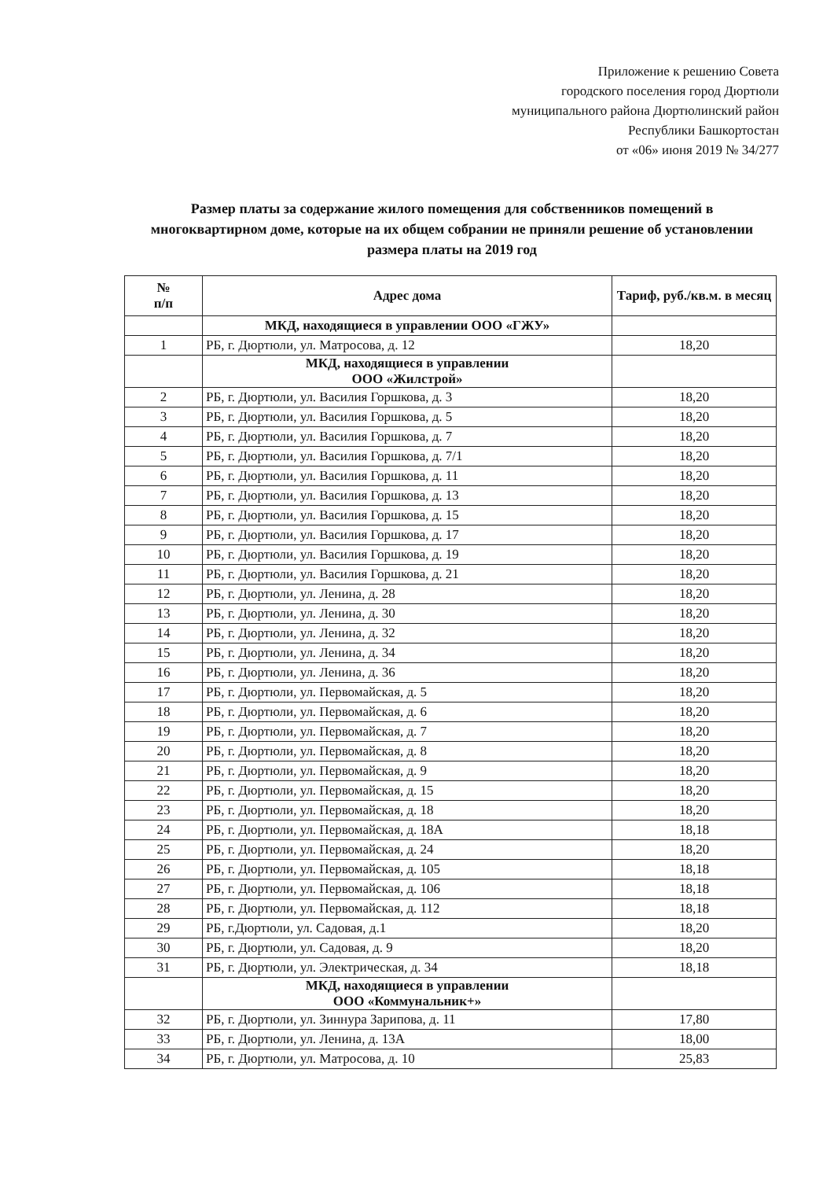Приложение к решению Совета
городского поселения город Дюртюли
муниципального района Дюртюлинский район
Республики Башкортостан
от «06» июня 2019 № 34/277
Размер платы за содержание жилого помещения для собственников помещений в многоквартирном доме, которые на их общем собрании не приняли решение об установлении размера платы на 2019 год
| № п/п | Адрес дома | Тариф, руб./кв.м. в месяц |
| --- | --- | --- |
| | МКД, находящиеся в управлении ООО «ГЖУ» | |
| 1 | РБ, г. Дюртюли, ул. Матросова, д. 12 | 18,20 |
| | МКД, находящиеся в управлении ООО «Жилстрой» | |
| 2 | РБ, г. Дюртюли, ул. Василия Горшкова, д. 3 | 18,20 |
| 3 | РБ, г. Дюртюли, ул. Василия Горшкова, д. 5 | 18,20 |
| 4 | РБ, г. Дюртюли, ул. Василия Горшкова, д. 7 | 18,20 |
| 5 | РБ, г. Дюртюли, ул. Василия Горшкова, д. 7/1 | 18,20 |
| 6 | РБ, г. Дюртюли, ул. Василия Горшкова, д. 11 | 18,20 |
| 7 | РБ, г. Дюртюли, ул. Василия Горшкова, д. 13 | 18,20 |
| 8 | РБ, г. Дюртюли, ул. Василия Горшкова, д. 15 | 18,20 |
| 9 | РБ, г. Дюртюли, ул. Василия Горшкова, д. 17 | 18,20 |
| 10 | РБ, г. Дюртюли, ул. Василия Горшкова, д. 19 | 18,20 |
| 11 | РБ, г. Дюртюли, ул. Василия Горшкова, д. 21 | 18,20 |
| 12 | РБ, г. Дюртюли, ул. Ленина, д. 28 | 18,20 |
| 13 | РБ, г. Дюртюли, ул. Ленина, д. 30 | 18,20 |
| 14 | РБ, г. Дюртюли, ул. Ленина, д. 32 | 18,20 |
| 15 | РБ, г. Дюртюли, ул. Ленина, д. 34 | 18,20 |
| 16 | РБ, г. Дюртюли, ул. Ленина, д. 36 | 18,20 |
| 17 | РБ, г. Дюртюли, ул. Первомайская, д. 5 | 18,20 |
| 18 | РБ, г. Дюртюли, ул. Первомайская, д. 6 | 18,20 |
| 19 | РБ, г. Дюртюли, ул. Первомайская, д. 7 | 18,20 |
| 20 | РБ, г. Дюртюли, ул. Первомайская, д. 8 | 18,20 |
| 21 | РБ, г. Дюртюли, ул. Первомайская, д. 9 | 18,20 |
| 22 | РБ, г. Дюртюли, ул. Первомайская, д. 15 | 18,20 |
| 23 | РБ, г. Дюртюли, ул. Первомайская, д. 18 | 18,20 |
| 24 | РБ, г. Дюртюли, ул. Первомайская, д. 18А | 18,18 |
| 25 | РБ, г. Дюртюли, ул. Первомайская, д. 24 | 18,20 |
| 26 | РБ, г. Дюртюли, ул. Первомайская, д. 105 | 18,18 |
| 27 | РБ, г. Дюртюли, ул. Первомайская, д. 106 | 18,18 |
| 28 | РБ, г. Дюртюли, ул. Первомайская, д. 112 | 18,18 |
| 29 | РБ, г.Дюртюли, ул. Садовая, д.1 | 18,20 |
| 30 | РБ, г. Дюртюли, ул. Садовая, д. 9 | 18,20 |
| 31 | РБ, г. Дюртюли, ул. Электрическая, д. 34 | 18,18 |
| | МКД, находящиеся в управлении ООО «Коммунальник+» | |
| 32 | РБ, г. Дюртюли, ул. Зиннура Зарипова, д. 11 | 17,80 |
| 33 | РБ, г. Дюртюли, ул. Ленина, д. 13А | 18,00 |
| 34 | РБ, г. Дюртюли, ул. Матросова, д. 10 | 25,83 |